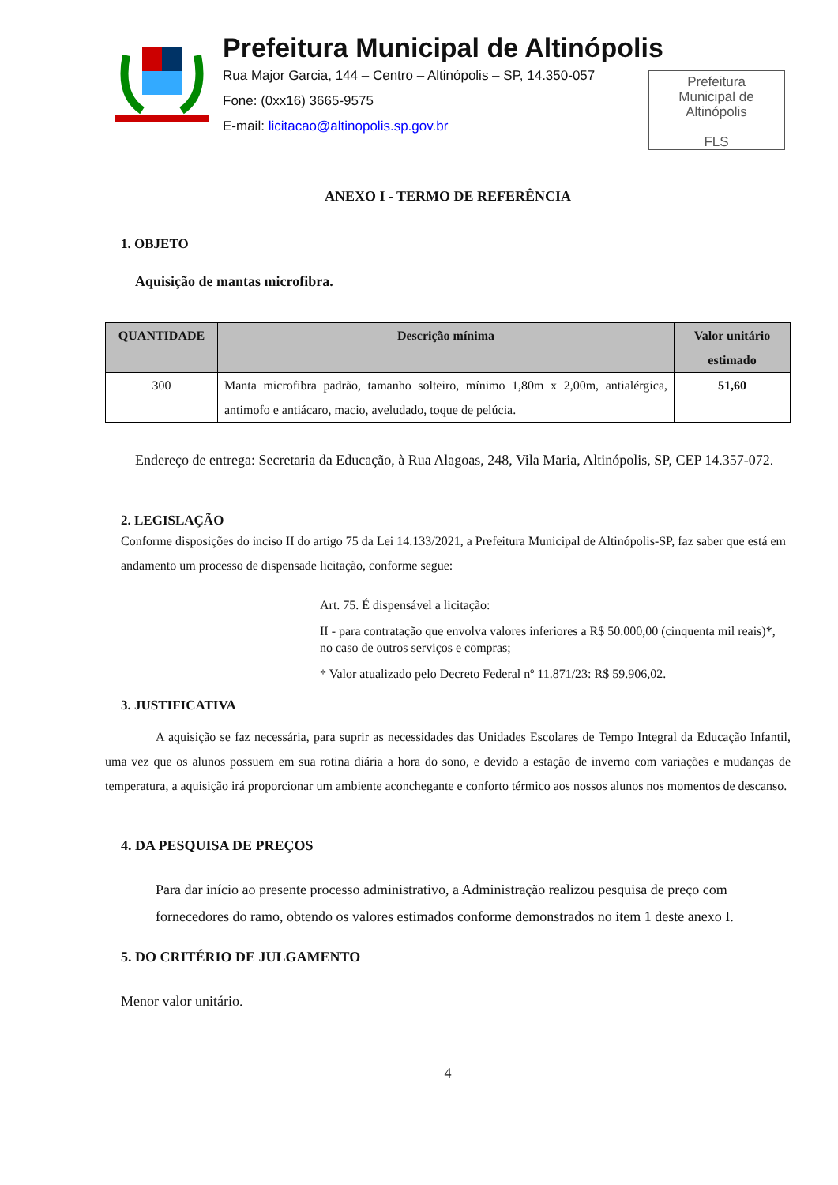Prefeitura Municipal de Altinópolis
Rua Major Garcia, 144 – Centro – Altinópolis – SP, 14.350-057
Fone: (0xx16) 3665-9575
E-mail: licitacao@altinopolis.sp.gov.br
Prefeitura
Municipal de
Altinópolis
FLS
ANEXO I - TERMO DE REFERÊNCIA
1. OBJETO
Aquisição de mantas microfibra.
| QUANTIDADE | Descrição mínima | Valor unitário estimado |
| --- | --- | --- |
| 300 | Manta microfibra padrão, tamanho solteiro, mínimo 1,80m x 2,00m, antialérgica, antimofo e antiácaro, macio, aveludado, toque de pelúcia. | 51,60 |
Endereço de entrega: Secretaria da Educação, à Rua Alagoas, 248, Vila Maria, Altinópolis, SP, CEP 14.357-072.
2. LEGISLAÇÃO
Conforme disposições do inciso II do artigo 75 da Lei 14.133/2021, a Prefeitura Municipal de Altinópolis-SP, faz saber que está em andamento um processo de dispensade licitação, conforme segue:
Art. 75. É dispensável a licitação:
II - para contratação que envolva valores inferiores a R$ 50.000,00 (cinquenta mil reais)*, no caso de outros serviços e compras;
* Valor atualizado pelo Decreto Federal nº 11.871/23: R$ 59.906,02.
3. JUSTIFICATIVA
A aquisição se faz necessária, para suprir as necessidades das Unidades Escolares de Tempo Integral da Educação Infantil, uma vez que os alunos possuem em sua rotina diária a hora do sono, e devido a estação de inverno com variações e mudanças de temperatura, a aquisição irá proporcionar um ambiente aconchegante e conforto térmico aos nossos alunos nos momentos de descanso.
4. DA PESQUISA DE PREÇOS
Para dar início ao presente processo administrativo, a Administração realizou pesquisa de preço com fornecedores do ramo, obtendo os valores estimados conforme demonstrados no item 1 deste anexo I.
5. DO CRITÉRIO DE JULGAMENTO
Menor valor unitário.
4